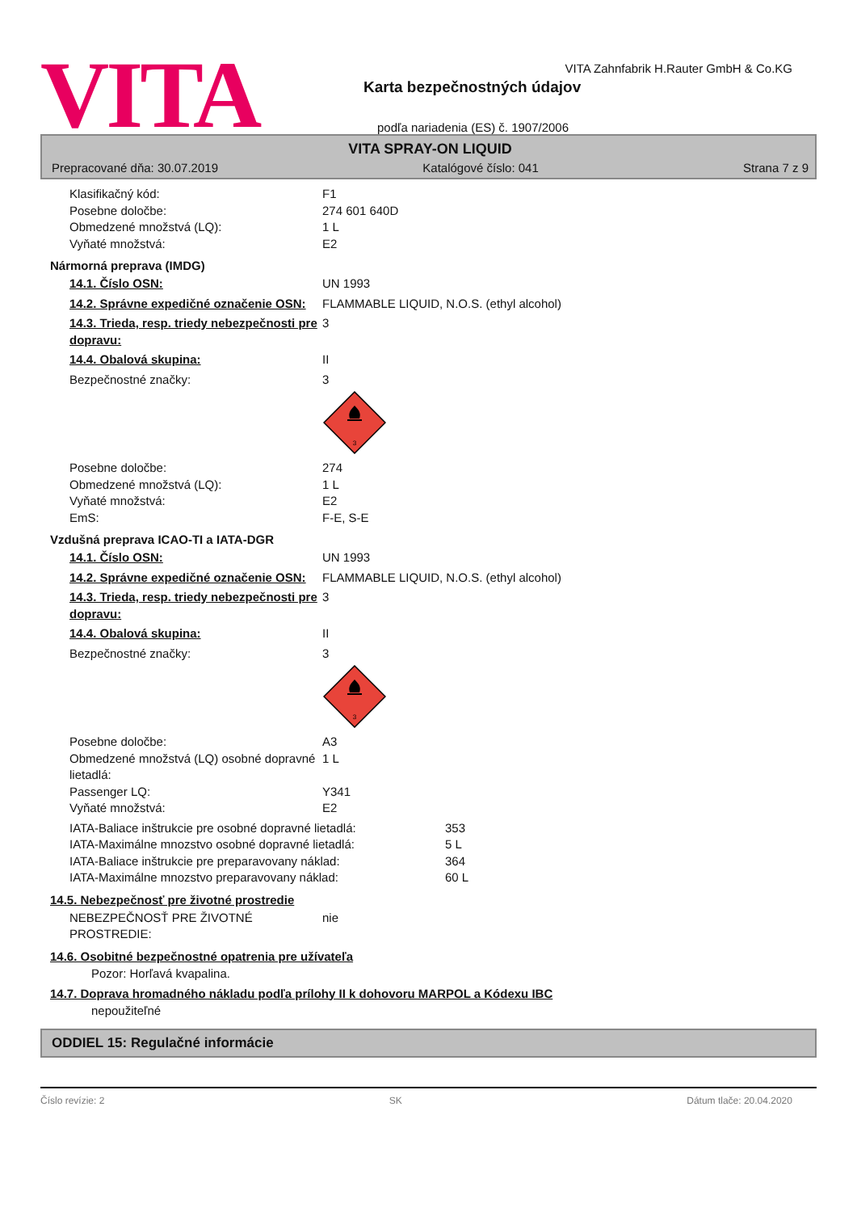VITA
VITA Zahnfabrik H.Rauter GmbH & Co.KG
Karta bezpečnostných údajov
podľa nariadenia (ES) č. 1907/2006
VITA SPRAY-ON LIQUID
Prepracované dňa: 30.07.2019 Katalógové číslo: 041 Strana 7 z 9
Klasifikačný kód: F1
Posebne določbe: 274 601 640D
Obmedzené množstvá (LQ): 1 L
Vyňaté množstvá: E2
Nármorná preprava (IMDG)
14.1. Číslo OSN: UN 1993
14.2. Správne expedičné označenie OSN:
FLAMMABLE LIQUID, N.O.S. (ethyl alcohol)
14.3. Trieda, resp. triedy nebezpečnosti pre dopravu:
3
14.4. Obalová skupina: II
Bezpečnostné značky: 3
3
Posebne določbe: 274
Obmedzené množstvá (LQ): 1 L
Vyňaté množstvá: E2
EmS: F-E, S-E
Vzdušná preprava ICAO-TI a IATA-DGR
14.1. Číslo OSN: UN 1993
14.2. Správne expedičné označenie OSN:
FLAMMABLE LIQUID, N.O.S. (ethyl alcohol)
14.3. Trieda, resp. triedy nebezpečnosti pre dopravu:
3
14.4. Obalová skupina: II
Bezpečnostné značky: 3
3
Posebne določbe: A3
Obmedzené množstvá (LQ) osobné dopravné lietadlá:
1 L
Passenger LQ: Y341
Vyňaté množstvá: E2
IATA-Baliace inštrukcie pre osobné dopravné lietadlá:
353
IATA-Maximálne mnozstvo osobné dopravné lietadlá: 5 L
IATA-Baliace inštrukcie pre preparavovany náklad: 364
IATA-Maximálne mnozstvo preparavovany náklad: 60 L
14.5. Nebezpečnosť pre životné prostredie
NEBEZPEČNOSŤ PRE ŽIVOTNÉ PROSTREDIE:
nie
14.6. Osobitné bezpečnostné opatrenia pre užívateľa
Pozor: Horľavá kvapalina.
14.7. Doprava hromadného nákladu podľa prílohy II k dohovoru MARPOL a Kódexu IBC
nepoužiteľné
ODDIEL 15: Regulačné informácie
Číslo revízie: 2 SK Dátum tlače: 20.04.2020